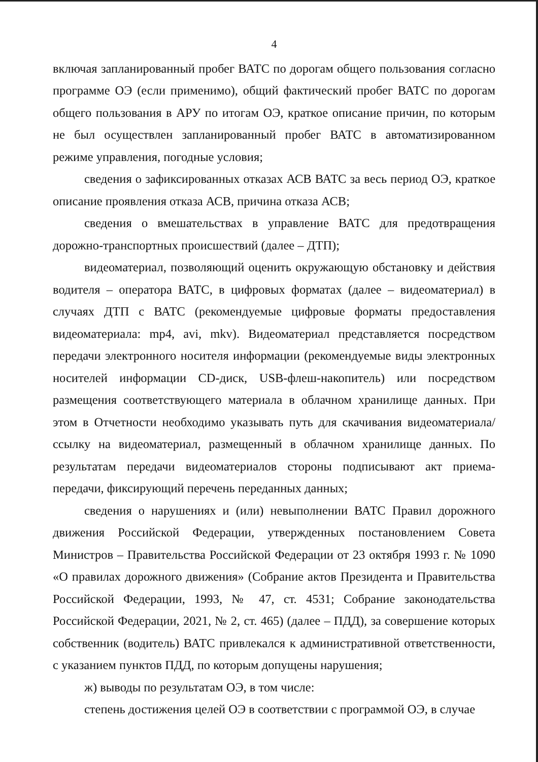4
включая запланированный пробег ВАТС по дорогам общего пользования согласно программе ОЭ (если применимо), общий фактический пробег ВАТС по дорогам общего пользования в АРУ по итогам ОЭ, краткое описание причин, по которым не был осуществлен запланированный пробег ВАТС в автоматизированном режиме управления, погодные условия;
сведения о зафиксированных отказах АСВ ВАТС за весь период ОЭ, краткое описание проявления отказа АСВ, причина отказа АСВ;
сведения о вмешательствах в управление ВАТС для предотвращения дорожно-транспортных происшествий (далее – ДТП);
видеоматериал, позволяющий оценить окружающую обстановку и действия водителя – оператора ВАТС, в цифровых форматах (далее – видеоматериал) в случаях ДТП с ВАТС (рекомендуемые цифровые форматы предоставления видеоматериала: mp4, avi, mkv). Видеоматериал представляется посредством передачи электронного носителя информации (рекомендуемые виды электронных носителей информации CD-диск, USB-флеш-накопитель) или посредством размещения соответствующего материала в облачном хранилище данных. При этом в Отчетности необходимо указывать путь для скачивания видеоматериала/ссылку на видеоматериал, размещенный в облачном хранилище данных. По результатам передачи видеоматериалов стороны подписывают акт приема-передачи, фиксирующий перечень переданных данных;
сведения о нарушениях и (или) невыполнении ВАТС Правил дорожного движения Российской Федерации, утвержденных постановлением Совета Министров – Правительства Российской Федерации от 23 октября 1993 г. № 1090 «О правилах дорожного движения» (Собрание актов Президента и Правительства Российской Федерации, 1993, № 47, ст. 4531; Собрание законодательства Российской Федерации, 2021, № 2, ст. 465) (далее – ПДД), за совершение которых собственник (водитель) ВАТС привлекался к административной ответственности, с указанием пунктов ПДД, по которым допущены нарушения;
ж) выводы по результатам ОЭ, в том числе:
степень достижения целей ОЭ в соответствии с программой ОЭ, в случае